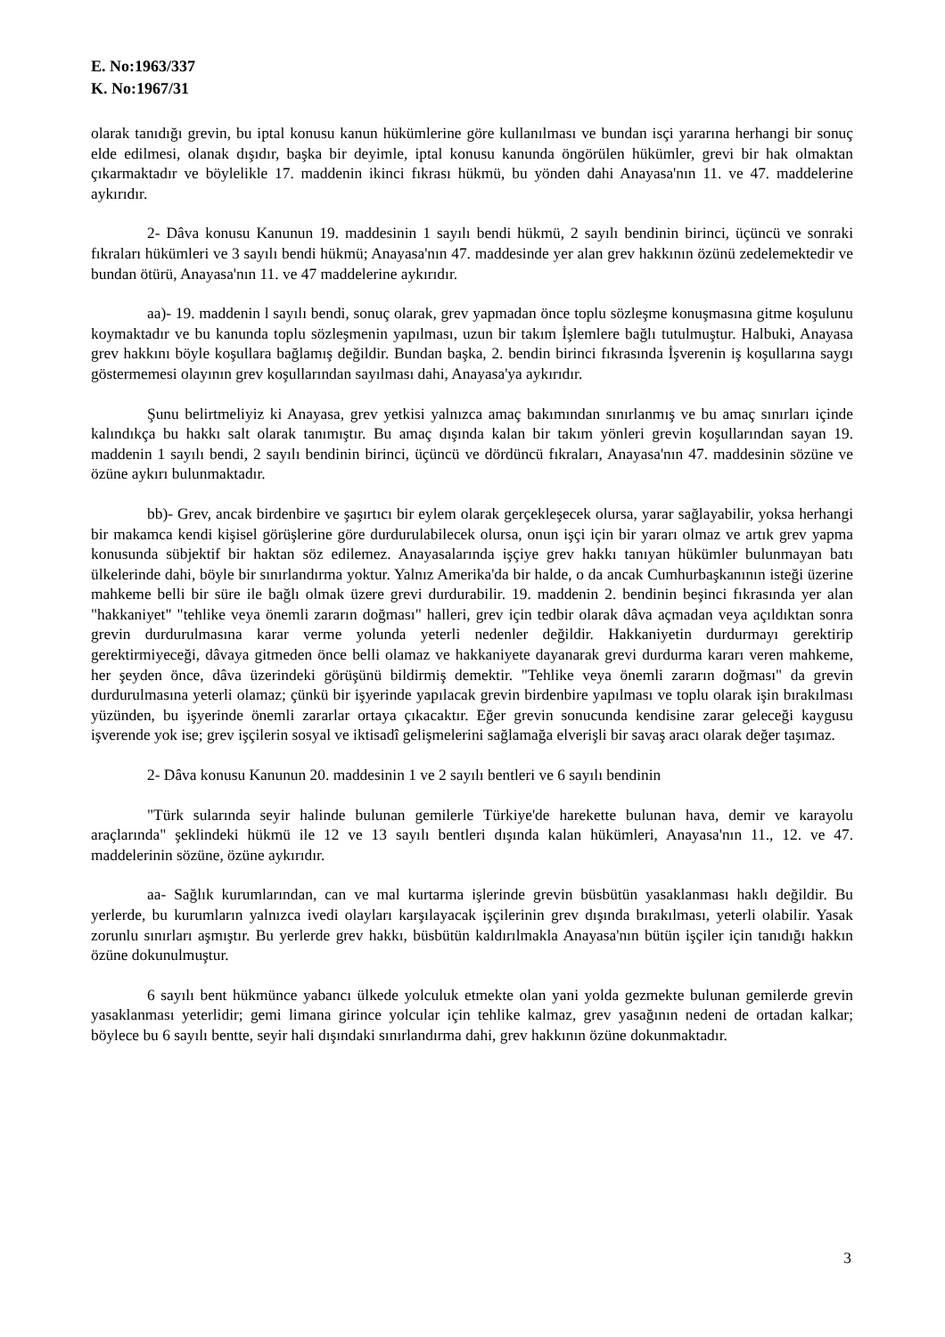E. No:1963/337
K. No:1967/31
olarak tanıdığı grevin, bu iptal konusu kanun hükümlerine göre kullanılması ve bundan isçi yararına herhangi bir sonuç elde edilmesi, olanak dışıdır, başka bir deyimle, iptal konusu kanunda öngörülen hükümler, grevi bir hak olmaktan çıkarmaktadır ve böylelikle 17. maddenin ikinci fıkrası hükmü, bu yönden dahi Anayasa'nın 11. ve 47. maddelerine aykırıdır.
2- Dâva konusu Kanunun 19. maddesinin 1 sayılı bendi hükmü, 2 sayılı bendinin birinci, üçüncü ve sonraki fıkraları hükümleri ve 3 sayılı bendi hükmü; Anayasa'nın 47. maddesinde yer alan grev hakkının özünü zedelemektedir ve bundan ötürü, Anayasa'nın 11. ve 47 maddelerine aykırıdır.
aa)- 19. maddenin l sayılı bendi, sonuç olarak, grev yapmadan önce toplu sözleşme konuşmasına gitme koşulunu koymaktadır ve bu kanunda toplu sözleşmenin yapılması, uzun bir takım İşlemlere bağlı tutulmuştur. Halbuki, Anayasa grev hakkını böyle koşullara bağlamış değildir. Bundan başka, 2. bendin birinci fıkrasında İşverenin iş koşullarına saygı göstermemesi olayının grev koşullarından sayılması dahi, Anayasa'ya aykırıdır.
Şunu belirtmeliyiz ki Anayasa, grev yetkisi yalnızca amaç bakımından sınırlanmış ve bu amaç sınırları içinde kalındıkça bu hakkı salt olarak tanımıştır. Bu amaç dışında kalan bir takım yönleri grevin koşullarından sayan 19. maddenin 1 sayılı bendi, 2 sayılı bendinin birinci, üçüncü ve dördüncü fıkraları, Anayasa'nın 47. maddesinin sözüne ve özüne aykırı bulunmaktadır.
bb)- Grev, ancak birdenbire ve şaşırtıcı bir eylem olarak gerçekleşecek olursa, yarar sağlayabilir, yoksa herhangi bir makamca kendi kişisel görüşlerine göre durdurulabilecek olursa, onun işçi için bir yararı olmaz ve artık grev yapma konusunda sübjektif bir haktan söz edilemez. Anayasalarında işçiye grev hakkı tanıyan hükümler bulunmayan batı ülkelerinde dahi, böyle bir sınırlandırma yoktur. Yalnız Amerika'da bir halde, o da ancak Cumhurbaşkanının isteği üzerine mahkeme belli bir süre ile bağlı olmak üzere grevi durdurabilir. 19. maddenin 2. bendinin beşinci fıkrasında yer alan "hakkaniyet" "tehlike veya önemli zararın doğması" halleri, grev için tedbir olarak dâva açmadan veya açıldıktan sonra grevin durdurulmasına karar verme yolunda yeterli nedenler değildir. Hakkaniyetin durdurmayı gerektirip gerektirmiyeceği, dâvaya gitmeden önce belli olamaz ve hakkaniyete dayanarak grevi durdurma kararı veren mahkeme, her şeyden önce, dâva üzerindeki görüşünü bildirmiş demektir. "Tehlike veya önemli zararın doğması" da grevin durdurulmasına yeterli olamaz; çünkü bir işyerinde yapılacak grevin birdenbire yapılması ve toplu olarak işin bırakılması yüzünden, bu işyerinde önemli zararlar ortaya çıkacaktır. Eğer grevin sonucunda kendisine zarar geleceği kaygusu işverende yok ise; grev işçilerin sosyal ve iktisadî gelişmelerini sağlamağa elverişli bir savaş aracı olarak değer taşımaz.
2- Dâva konusu Kanunun 20. maddesinin 1 ve 2 sayılı bentleri ve 6 sayılı bendinin
"Türk sularında seyir halinde bulunan gemilerle Türkiye'de harekette bulunan hava, demir ve karayolu araçlarında" şeklindeki hükmü ile 12 ve 13 sayılı bentleri dışında kalan hükümleri, Anayasa'nın 11., 12. ve 47. maddelerinin sözüne, özüne aykırıdır.
aa- Sağlık kurumlarından, can ve mal kurtarma işlerinde grevin büsbütün yasaklanması haklı değildir. Bu yerlerde, bu kurumların yalnızca ivedi olayları karşılayacak işçilerinin grev dışında bırakılması, yeterli olabilir. Yasak zorunlu sınırları aşmıştır. Bu yerlerde grev hakkı, büsbütün kaldırılmakla Anayasa'nın bütün işçiler için tanıdığı hakkın özüne dokunulmuştur.
6 sayılı bent hükmünce yabancı ülkede yolculuk etmekte olan yani yolda gezmekte bulunan gemilerde grevin yasaklanması yeterlidir; gemi limana girince yolcular için tehlike kalmaz, grev yasağının nedeni de ortadan kalkar; böylece bu 6 sayılı bentte, seyir hali dışındaki sınırlandırma dahi, grev hakkının özüne dokunmaktadır.
3